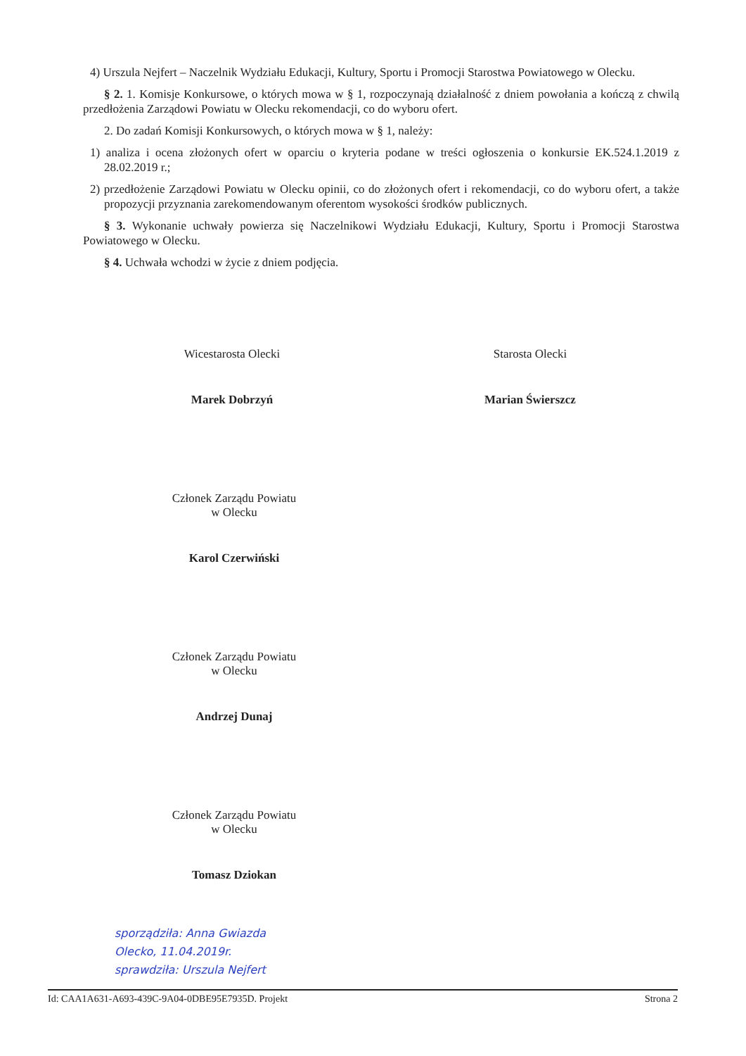4) Urszula Nejfert – Naczelnik Wydziału Edukacji, Kultury, Sportu i Promocji Starostwa Powiatowego w Olecku.
§ 2. 1. Komisje Konkursowe, o których mowa w § 1, rozpoczynają działalność z dniem powołania a kończą z chwilą przedłożenia Zarządowi Powiatu w Olecku rekomendacji, co do wyboru ofert.
2. Do zadań Komisji Konkursowych, o których mowa w § 1, należy:
1) analiza i ocena złożonych ofert w oparciu o kryteria podane w treści ogłoszenia o konkursie EK.524.1.2019 z 28.02.2019 r.;
2) przedłożenie Zarządowi Powiatu w Olecku opinii, co do złożonych ofert i rekomendacji, co do wyboru ofert, a także propozycji przyznania zarekomendowanym oferentom wysokości środków publicznych.
§ 3. Wykonanie uchwały powierza się Naczelnikowi Wydziału Edukacji, Kultury, Sportu i Promocji Starostwa Powiatowego w Olecku.
§ 4. Uchwała wchodzi w życie z dniem podjęcia.
Wicestarosta Olecki
Marek Dobrzyń
Starosta Olecki
Marian Świerszcz
Członek Zarządu Powiatu
w Olecku
Karol Czerwiński
Członek Zarządu Powiatu
w Olecku
Andrzej Dunaj
Członek Zarządu Powiatu
w Olecku
Tomasz Dziokan
sporządziła: Anna Gwiazda
Olecko, 11.04.2019r.
sprawdziła: Urszula Nejfert
Id: CAA1A631-A693-439C-9A04-0DBE95E7935D. Projekt Strona 2